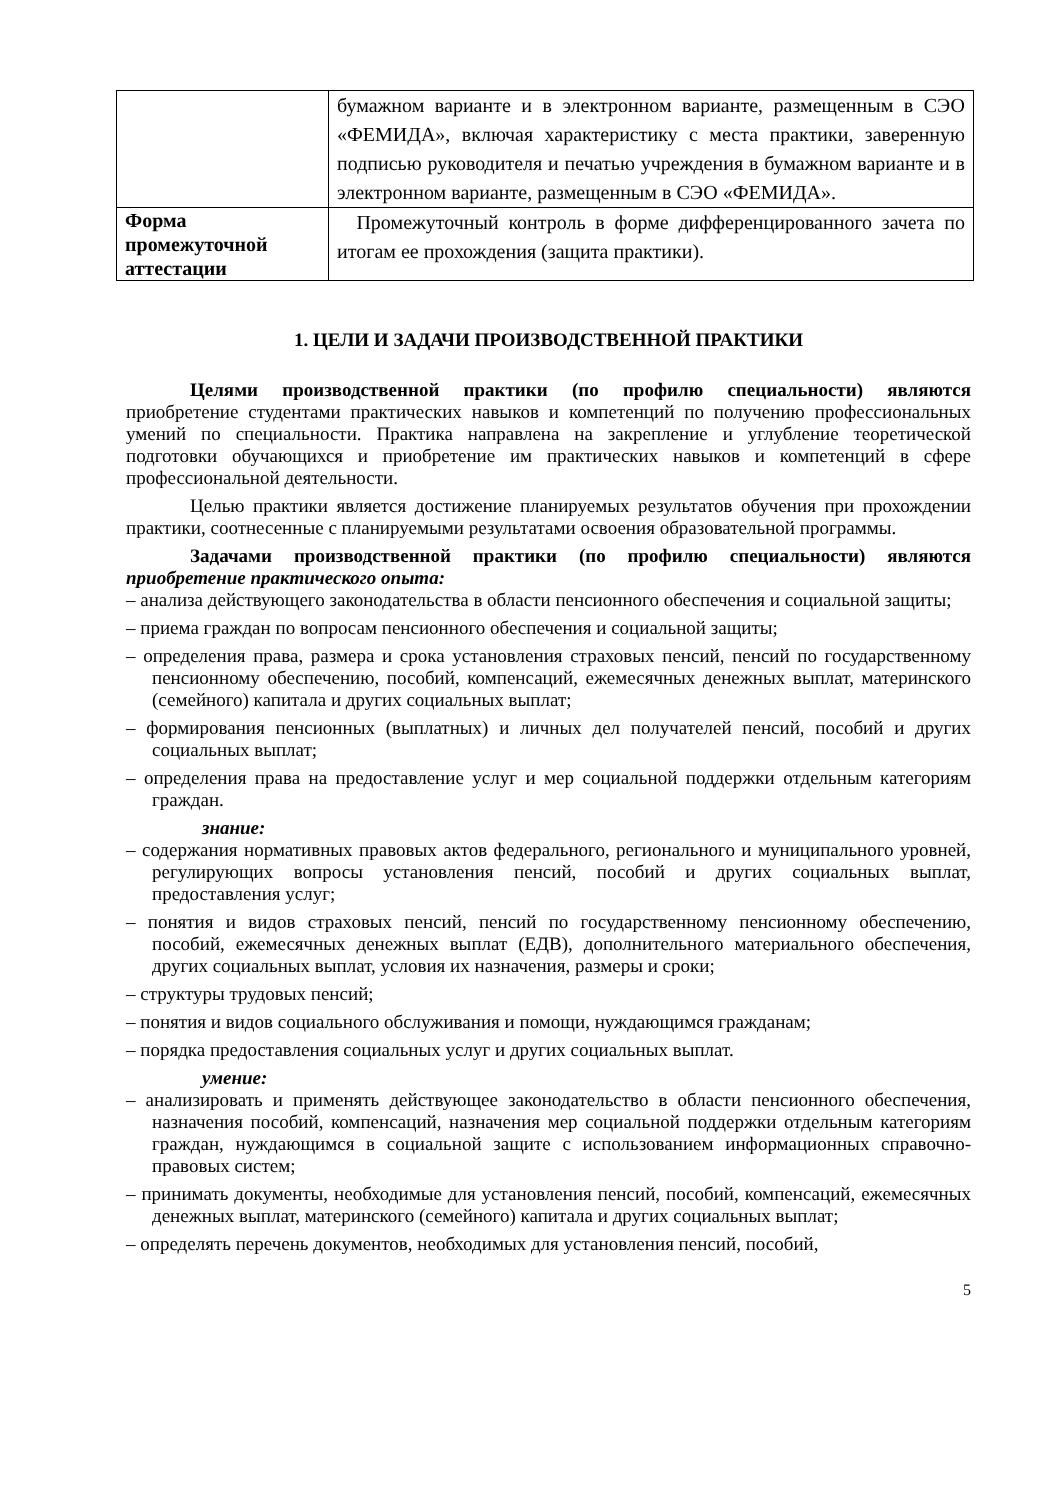| | бумажном варианте и в электронном варианте, размещенным в СЭО «ФЕМИДА», включая характеристику с места практики, заверенную подписью руководителя и печатью учреждения в бумажном варианте и в электронном варианте, размещенным в СЭО «ФЕМИДА». |
| Форма промежуточной аттестации | Промежуточный контроль в форме дифференцированного зачета по итогам ее прохождения (защита практики). |
1. ЦЕЛИ И ЗАДАЧИ ПРОИЗВОДСТВЕННОЙ ПРАКТИКИ
Целями производственной практики (по профилю специальности) являются приобретение студентами практических навыков и компетенций по получению профессиональных умений по специальности. Практика направлена на закрепление и углубление теоретической подготовки обучающихся и приобретение им практических навыков и компетенций в сфере профессиональной деятельности.
Целью практики является достижение планируемых результатов обучения при прохождении практики, соотнесенные с планируемыми результатами освоения образовательной программы.
Задачами производственной практики (по профилю специальности) являются приобретение практического опыта:
– анализа действующего законодательства в области пенсионного обеспечения и социальной защиты;
– приема граждан по вопросам пенсионного обеспечения и социальной защиты;
– определения права, размера и срока установления страховых пенсий, пенсий по государственному пенсионному обеспечению, пособий, компенсаций, ежемесячных денежных выплат, материнского (семейного) капитала и других социальных выплат;
– формирования пенсионных (выплатных) и личных дел получателей пенсий, пособий и других социальных выплат;
– определения права на предоставление услуг и мер социальной поддержки отдельным категориям граждан.
знание:
– содержания нормативных правовых актов федерального, регионального и муниципального уровней, регулирующих вопросы установления пенсий, пособий и других социальных выплат, предоставления услуг;
– понятия и видов страховых пенсий, пенсий по государственному пенсионному обеспечению, пособий, ежемесячных денежных выплат (ЕДВ), дополнительного материального обеспечения, других социальных выплат, условия их назначения, размеры и сроки;
– структуры трудовых пенсий;
– понятия и видов социального обслуживания и помощи, нуждающимся гражданам;
– порядка предоставления социальных услуг и других социальных выплат.
умение:
– анализировать и применять действующее законодательство в области пенсионного обеспечения, назначения пособий, компенсаций, назначения мер социальной поддержки отдельным категориям граждан, нуждающимся в социальной защите с использованием информационных справочно-правовых систем;
– принимать документы, необходимые для установления пенсий, пособий, компенсаций, ежемесячных денежных выплат, материнского (семейного) капитала и других социальных выплат;
– определять перечень документов, необходимых для установления пенсий, пособий,
5